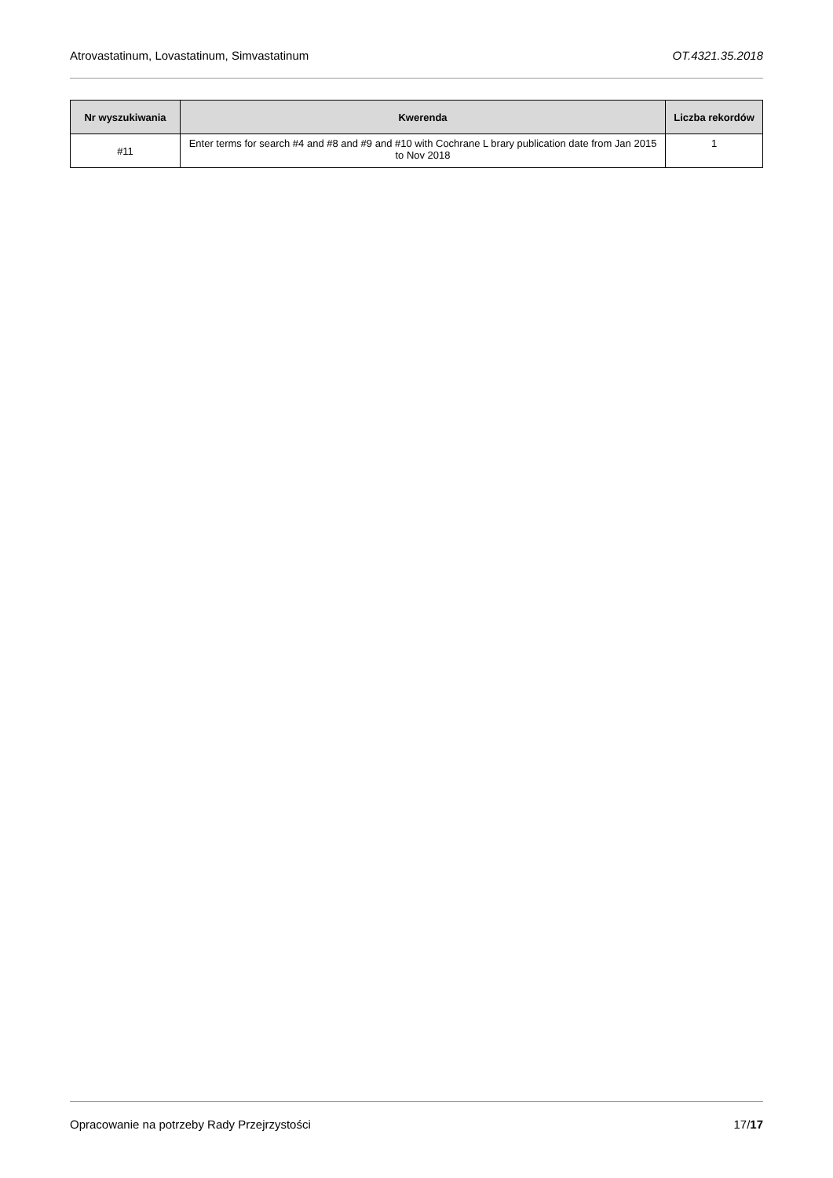Atrovastatinum, Lovastatinum, Simvastatinum OT.4321.35.2018
| Nr wyszukiwania | Kwerenda | Liczba rekordów |
| --- | --- | --- |
| #11 | Enter terms for search #4 and #8 and #9 and #10 with Cochrane L brary publication date from Jan 2015 to Nov 2018 | 1 |
Opracowanie na potrzeby Rady Przejrzystości 17/17